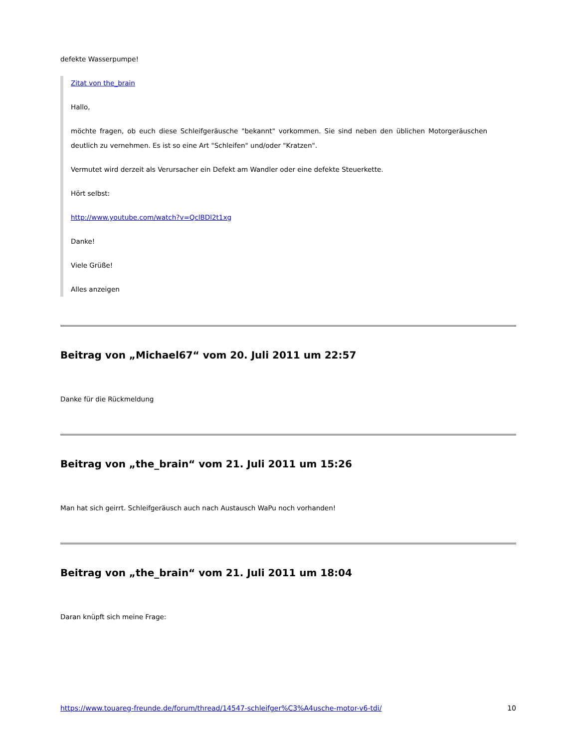defekte Wasserpumpe!
Zitat von the_brain
Hallo,
möchte fragen, ob euch diese Schleifgeräusche "bekannt" vorkommen. Sie sind neben den üblichen Motorgeräuschen deutlich zu vernehmen. Es ist so eine Art "Schleifen" und/oder "Kratzen".
Vermutet wird derzeit als Verursacher ein Defekt am Wandler oder eine defekte Steuerkette.
Hört selbst:
http://www.youtube.com/watch?v=QclBDl2t1xg
Danke!
Viele Grüße!
Alles anzeigen
Beitrag von „Michael67“ vom 20. Juli 2011 um 22:57
Danke für die Rückmeldung
Beitrag von „the_brain“ vom 21. Juli 2011 um 15:26
Man hat sich geirrt. Schleifgeräusch auch nach Austausch WaPu noch vorhanden!
Beitrag von „the_brain“ vom 21. Juli 2011 um 18:04
Daran knüpft sich meine Frage:
https://www.touareg-freunde.de/forum/thread/14547-schleifger%C3%A4usche-motor-v6-tdi/ 10